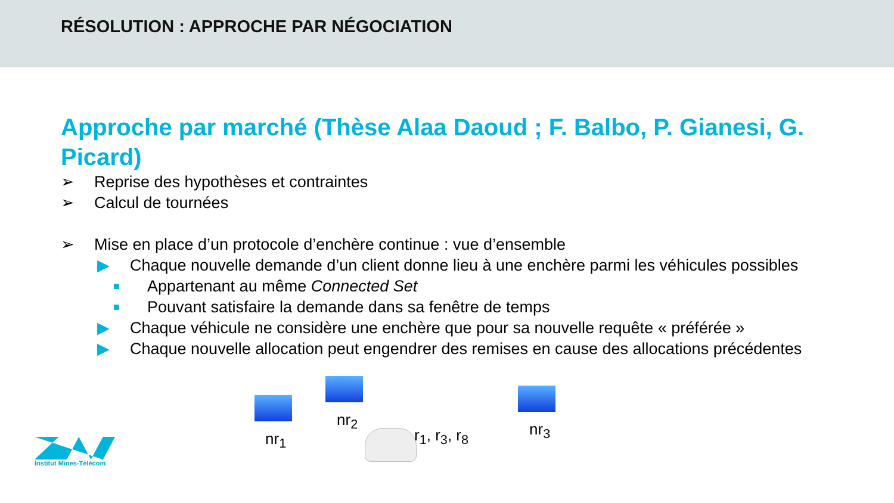RÉSOLUTION : APPROCHE PAR NÉGOCIATION
Approche par marché (Thèse Alaa Daoud ; F. Balbo, P. Gianesi, G. Picard)
➢ Reprise des hypothèses et contraintes
➢ Calcul de tournées
➢ Mise en place d’un protocole d’enchère continue : vue d’ensemble
▶ Chaque nouvelle demande d’un client donne lieu à une enchère parmi les véhicules possibles
■ Appartenant au même Connected Set
■ Pouvant satisfaire la demande dans sa fenêtre de temps
▶ Chaque véhicule ne considère une enchère que pour sa nouvelle requête « préférée »
▶ Chaque nouvelle allocation peut engendrer des remises en cause des allocations précédentes
nr<sub>1</sub>
nr<sub>2</sub>
nr<sub>3</sub>
r<sub>1</sub>, r<sub>3</sub>, r<sub>8</sub>
Institut Mines-Télécom